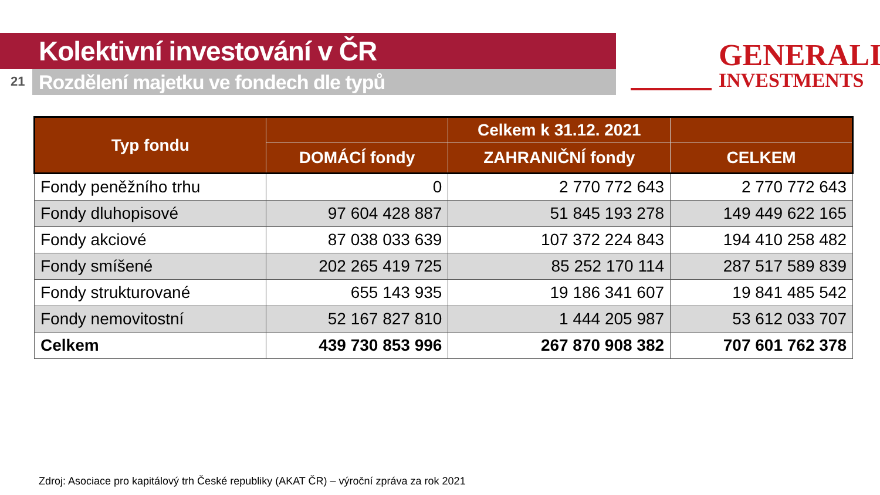Kolektivní investování v ČR
21 Rozdělení majetku ve fondech dle typů
GENERALI
INVESTMENTS
| Typ fondu | | Celkem k 31.12. 2021 | |
| --- | --- | --- | --- |
| | DOMÁCÍ fondy | ZAHRANIČNÍ fondy | CELKEM |
| Fondy peněžního trhu | 0 | 2 770 772 643 | 2 770 772 643 |
| Fondy dluhopisové | 97 604 428 887 | 51 845 193 278 | 149 449 622 165 |
| Fondy akciové | 87 038 033 639 | 107 372 224 843 | 194 410 258 482 |
| Fondy smíšené | 202 265 419 725 | 85 252 170 114 | 287 517 589 839 |
| Fondy strukturované | 655 143 935 | 19 186 341 607 | 19 841 485 542 |
| Fondy nemovitostní | 52 167 827 810 | 1 444 205 987 | 53 612 033 707 |
| Celkem | 439 730 853 996 | 267 870 908 382 | 707 601 762 378 |
Zdroj: Asociace pro kapitálový trh České republiky (AKAT ČR) – výroční zpráva za rok 2021